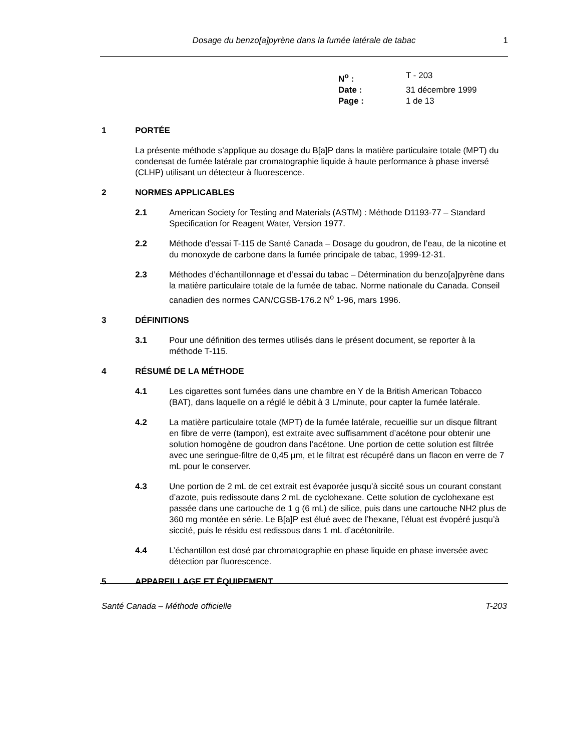Dosage du benzo[a]pyrène dans la fumée latérale de tabac
1
| N<sup>o</sup> : | T - 203 |
| Date : | 31 décembre 1999 |
| Page : | 1 de 13 |
1 PORTÉE
La présente méthode s’applique au dosage du B[a]P dans la matière particulaire totale (MPT) du condensat de fumée latérale par cromatographie liquide à haute performance à phase inversé (CLHP) utilisant un détecteur à fluorescence.
2 NORMES APPLICABLES
2.1 American Society for Testing and Materials (ASTM) : Méthode D1193-77 – Standard Specification for Reagent Water, Version 1977.
2.2 Méthode d’essai T-115 de Santé Canada – Dosage du goudron, de l’eau, de la nicotine et du monoxyde de carbone dans la fumée principale de tabac, 1999-12-31.
2.3 Méthodes d’échantillonnage et d’essai du tabac – Détermination du benzo[a]pyrène dans la matière particulaire totale de la fumée de tabac. Norme nationale du Canada. Conseil canadien des normes CAN/CGSB-176.2 N<sup>o</sup> 1-96, mars 1996.
3 DÉFINITIONS
3.1 Pour une définition des termes utilisés dans le présent document, se reporter à la méthode T-115.
4 RÉSUMÉ DE LA MÉTHODE
4.1 Les cigarettes sont fumées dans une chambre en Y de la British American Tobacco (BAT), dans laquelle on a réglé le débit à 3 L/minute, pour capter la fumée latérale.
4.2 La matière particulaire totale (MPT) de la fumée latérale, recueillie sur un disque filtrant en fibre de verre (tampon), est extraite avec suffisamment d’acétone pour obtenir une solution homogène de goudron dans l’acétone. Une portion de cette solution est filtrée avec une seringue-filtre de 0,45 µm, et le filtrat est récupéré dans un flacon en verre de 7 mL pour le conserver.
4.3 Une portion de 2 mL de cet extrait est évaporée jusqu’à siccité sous un courant constant d’azote, puis redissoute dans 2 mL de cyclohexane. Cette solution de cyclohexane est passée dans une cartouche de 1 g (6 mL) de silice, puis dans une cartouche NH2 plus de 360 mg montée en série. Le B[a]P est élué avec de l’hexane, l’éluat est évopéré jusqu’à siccité, puis le résidu est redissous dans 1 mL d’acétonitrile.
4.4 L’échantillon est dosé par chromatographie en phase liquide en phase inversée avec détection par fluorescence.
5 APPAREILLAGE ET ÉQUIPEMENT
Santé Canada – Méthode officielle T-203